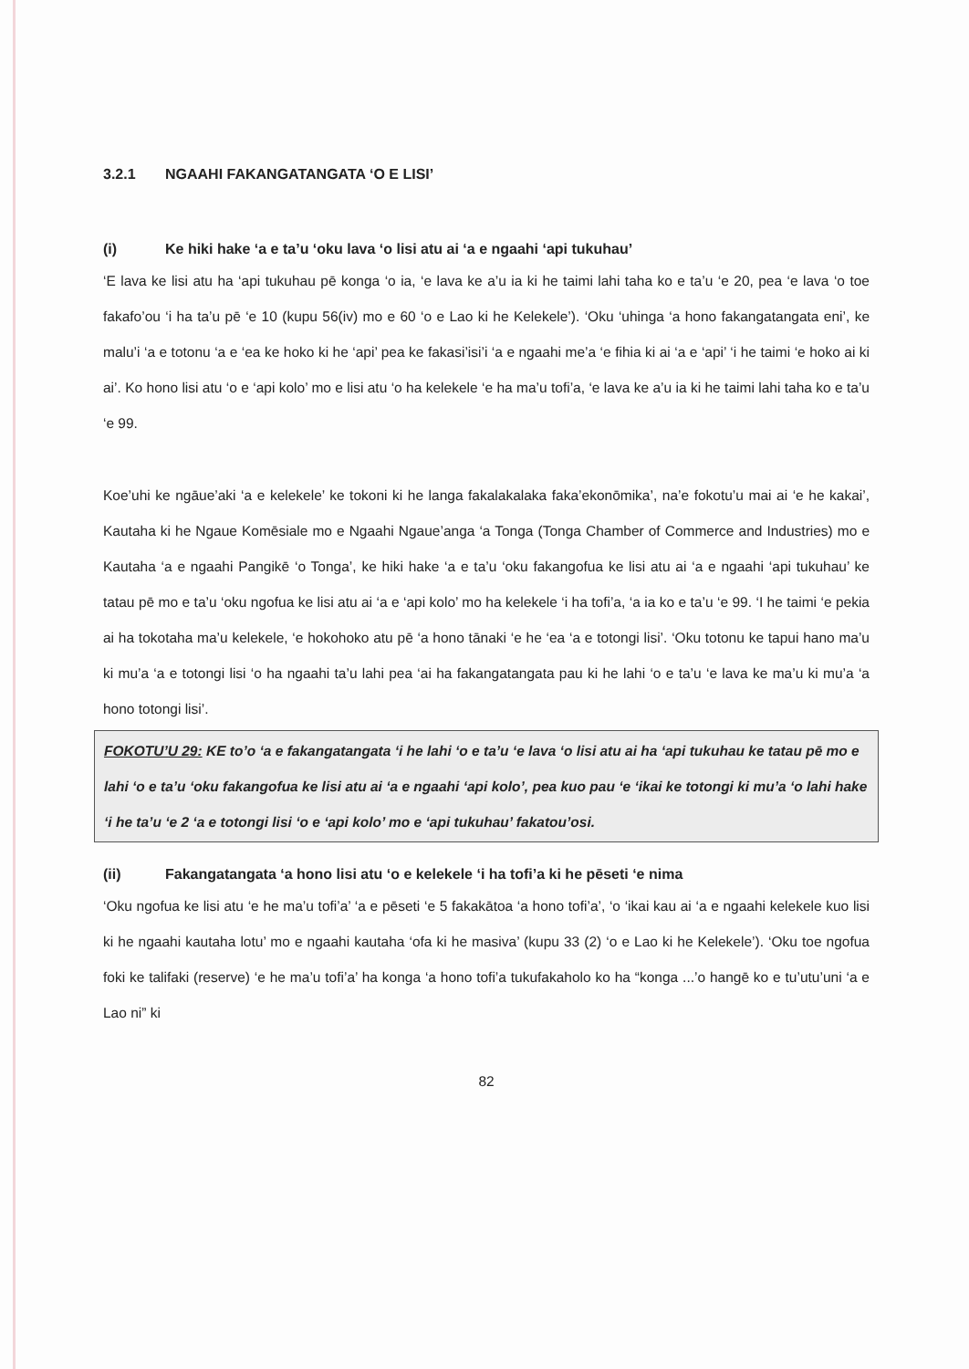3.2.1 NGAAHI FAKANGATANGATA ‘O E LISI’
(i) Ke hiki hake ‘a e ta’u ‘oku lava ‘o lisi atu ai ‘a e ngaahi ‘api tukuhau’
‘E lava ke lisi atu ha ‘api tukuhau pē konga ‘o ia, ‘e lava ke a’u ia ki he taimi lahi taha ko e ta’u ‘e 20, pea ‘e lava ‘o toe fakafo’ou ‘i ha ta’u pē ‘e 10 (kupu 56(iv) mo e 60 ‘o e Lao ki he Kelekele’). ‘Oku ‘uhinga ‘a hono fakangatangata eni’, ke malu’i ‘a e totonu ‘a e ‘ea ke hoko ki he ‘api’ pea ke fakasi’isi’i ‘a e ngaahi me’a ‘e fihia ki ai ‘a e ‘api’ ‘i he taimi ‘e hoko ai ki ai’. Ko hono lisi atu ‘o e ‘api kolo’ mo e lisi atu ‘o ha kelekele ‘e ha ma’u tofi’a, ‘e lava ke a’u ia ki he taimi lahi taha ko e ta’u ‘e 99.
Koe’uhi ke ngāue’aki ‘a e kelekele’ ke tokoni ki he langa fakalakalaka faka’ekonōmika’, na’e fokotu’u mai ai ‘e he kakai’, Kautaha ki he Ngaue Komēsiale mo e Ngaahi Ngaue’anga ‘a Tonga (Tonga Chamber of Commerce and Industries) mo e Kautaha ‘a e ngaahi Pangikē ‘o Tonga’, ke hiki hake ‘a e ta’u ‘oku fakangofua ke lisi atu ai ‘a e ngaahi ‘api tukuhau’ ke tatau pē mo e ta’u ‘oku ngofua ke lisi atu ai ‘a e ‘api kolo’ mo ha kelekele ‘i ha tofi’a, ‘a ia ko e ta’u ‘e 99. ‘I he taimi ‘e pekia ai ha tokotaha ma’u kelekele, ‘e hokohoko atu pē ‘a hono tānaki ‘e he ‘ea ‘a e totongi lisi’. ‘Oku totonu ke tapui hano ma’u ki mu’a ‘a e totongi lisi ‘o ha ngaahi ta’u lahi pea ‘ai ha fakangatangata pau ki he lahi ‘o e ta’u ‘e lava ke ma’u ki mu’a ‘a hono totongi lisi’.
FOKOTU’U 29: KE to’o ‘a e fakangatangata ‘i he lahi ‘o e ta’u ‘e lava ‘o lisi atu ai ha ‘api tukuhau ke tatau pē mo e lahi ‘o e ta’u ‘oku fakangofua ke lisi atu ai ‘a e ngaahi ‘api kolo’, pea kuo pau ‘e ‘ikai ke totongi ki mu’a ‘o lahi hake ‘i he ta’u ‘e 2 ‘a e totongi lisi ‘o e ‘api kolo’ mo e ‘api tukuhau’ fakatou’osi.
(ii) Fakangatangata ‘a hono lisi atu ‘o e kelekele ‘i ha tofi’a ki he pēseti ‘e nima
‘Oku ngofua ke lisi atu ‘e he ma’u tofi’a’ ‘a e pēseti ‘e 5 fakakātoa ‘a hono tofi’a’, ‘o ‘ikai kau ai ‘a e ngaahi kelekele kuo lisi ki he ngaahi kautaha lotu’ mo e ngaahi kautaha ‘ofa ki he masiva’ (kupu 33 (2) ‘o e Lao ki he Kelekele’). ‘Oku toe ngofua foki ke talifaki (reserve) ‘e he ma’u tofi’a’ ha konga ‘a hono tofi’a tukufakaholo ko ha “konga ...’o hangē ko e tu’utu’uni ‘a e Lao ni” ki
82